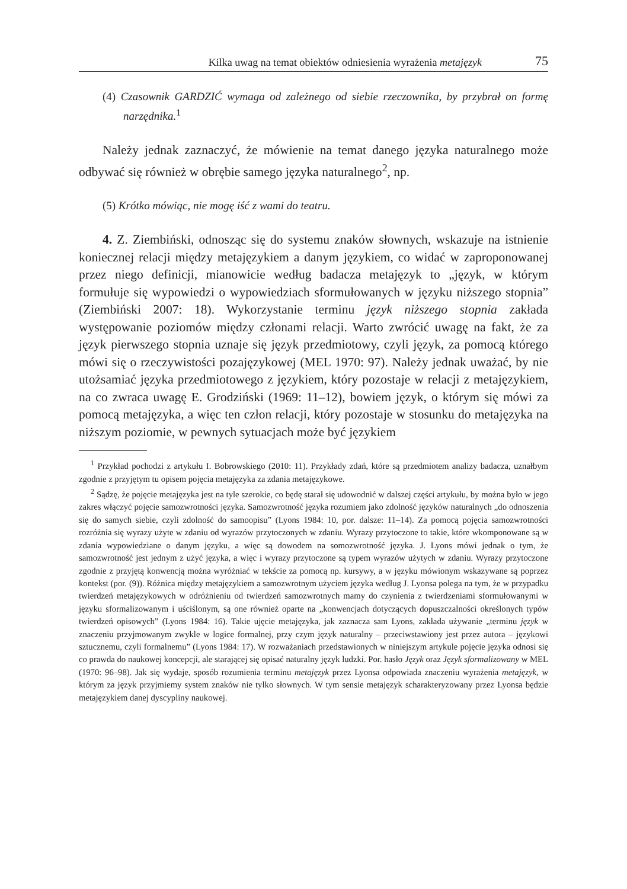Kilka uwag na temat obiektów odniesienia wyrażenia metajęzyk 75
(4) Czasownik GARDZIĆ wymaga od zależnego od siebie rzeczownika, by przybrał on formę narzędnika.<sup>1</sup>
Należy jednak zaznaczyć, że mówienie na temat danego języka naturalnego może odbywać się również w obrębie samego języka naturalnego<sup>2</sup>, np.
(5) Krótko mówiąc, nie mogę iść z wami do teatru.
4. Z. Ziembiński, odnosząc się do systemu znaków słownych, wskazuje na istnienie koniecznej relacji między metajęzykiem a danym językiem, co widać w zaproponowanej przez niego definicji, mianowicie według badacza metajęzyk to „język, w którym formułuje się wypowiedzi o wypowiedziach sformułowanych w języku niższego stopnia” (Ziembiński 2007: 18). Wykorzystanie terminu język niższego stopnia zakłada występowanie poziomów między członami relacji. Warto zwrócić uwagę na fakt, że za język pierwszego stopnia uznaje się język przedmiotowy, czyli język, za pomocą którego mówi się o rzeczywistości pozajęzykowej (MEL 1970: 97). Należy jednak uważać, by nie utożsamiać języka przedmiotowego z językiem, który pozostaje w relacji z metajęzykiem, na co zwraca uwagę E. Grodziński (1969: 11–12), bowiem język, o którym się mówi za pomocą metajęzyka, a więc ten człon relacji, który pozostaje w stosunku do metajęzyka na niższym poziomie, w pewnych sytuacjach może być językiem
<sup>1</sup> Przykład pochodzi z artykułu I. Bobrowskiego (2010: 11). Przykłady zdań, które są przedmiotem analizy badacza, uznałbym zgodnie z przyjętym tu opisem pojęcia metajęzyka za zdania metajęzykowe.
<sup>2</sup> Sądzę, że pojęcie metajęzyka jest na tyle szerokie, co będę starał się udowodnić w dalszej części artykułu, by można było w jego zakres włączyć pojęcie samozwrotności języka. Samozwrotność języka rozumiem jako zdolność języków naturalnych „do odnoszenia się do samych siebie, czyli zdolność do samoopisu” (Lyons 1984: 10, por. dalsze: 11–14). Za pomocą pojęcia samozwrotności rozróżnia się wyrazy użyte w zdaniu od wyrazów przytoczonych w zdaniu. Wyrazy przytoczone to takie, które wkomponowane są w zdania wypowiedziane o danym języku, a więc są dowodem na somozwrotność języka. J. Lyons mówi jednak o tym, że samozwrotność jest jednym z użyć języka, a więc i wyrazy przytoczone są typem wyrazów użytych w zdaniu. Wyrazy przytoczone zgodnie z przyjętą konwencją można wyróżniać w tekście za pomocą np. kursywy, a w języku mówionym wskazywane są poprzez kontekst (por. (9)). Różnica między metajęzykiem a samozwrotnym użyciem języka według J. Lyonsa polega na tym, że w przypadku twierdzeń metajęzykowych w odróżnieniu od twierdzeń samozwrotnych mamy do czynienia z twierdzeniami sformułowanymi w języku sformalizowanym i uściślonym, są one również oparte na „konwencjach dotyczących dopuszczalności określonych typów twierdzeń opisowych” (Lyons 1984: 16). Takie ujęcie metajęzyka, jak zaznacza sam Lyons, zakłada używanie „terminu język w znaczeniu przyjmowanym zwykle w logice formalnej, przy czym język naturalny – przeciwstawiony jest przez autora – językowi sztucznemu, czyli formalnemu” (Lyons 1984: 17). W rozważaniach przedstawionych w niniejszym artykule pojęcie języka odnosi się co prawda do naukowej koncepcji, ale starającej się opisać naturalny język ludzki. Por. hasło Język oraz Język sformalizowany w MEL (1970: 96–98). Jak się wydaje, sposób rozumienia terminu metajęzyk przez Lyonsa odpowiada znaczeniu wyrażenia metajęzyk, w którym za język przyjmiemy system znaków nie tylko słownych. W tym sensie metajęzyk scharakteryzowany przez Lyonsa będzie metajęzykiem danej dyscypliny naukowej.